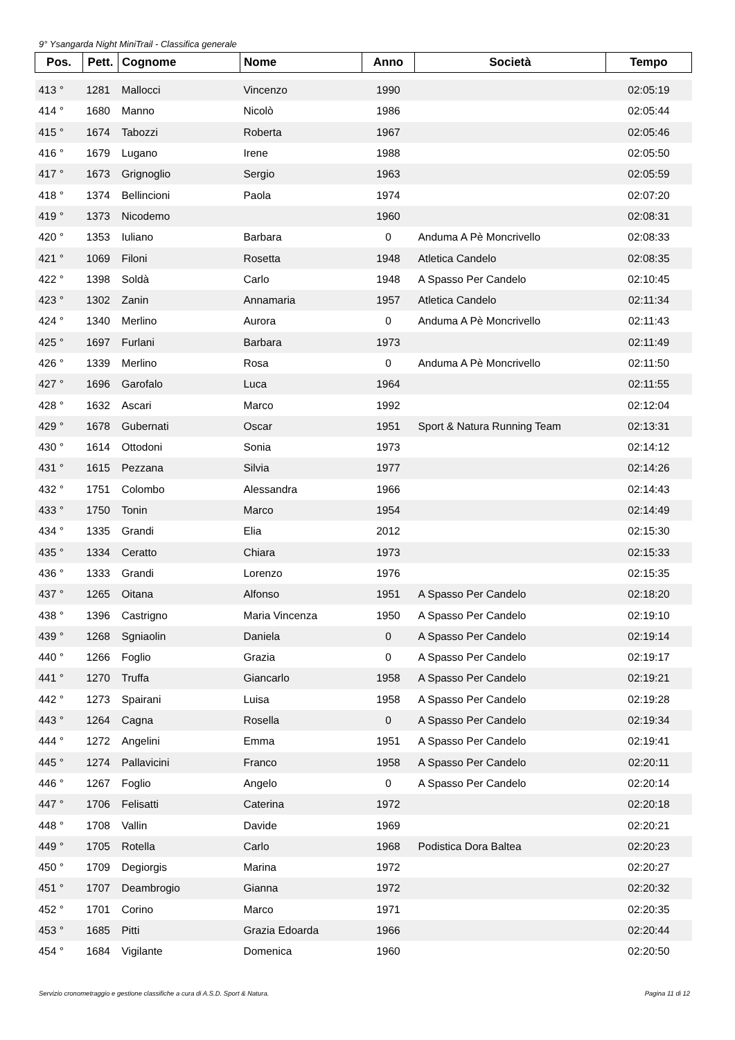9° Ysangarda Night MiniTrail - Classifica generale
| Pos. | Pett. | Cognome | Nome | Anno | Società | Tempo |
| --- | --- | --- | --- | --- | --- | --- |
| 413 ° | 1281 | Mallocci | Vincenzo | 1990 | | 02:05:19 |
| 414 ° | 1680 | Manno | Nicolò | 1986 | | 02:05:44 |
| 415 ° | 1674 | Tabozzi | Roberta | 1967 | | 02:05:46 |
| 416 ° | 1679 | Lugano | Irene | 1988 | | 02:05:50 |
| 417 ° | 1673 | Grignoglio | Sergio | 1963 | | 02:05:59 |
| 418 ° | 1374 | Bellincioni | Paola | 1974 | | 02:07:20 |
| 419 ° | 1373 | Nicodemo | | 1960 | | 02:08:31 |
| 420 ° | 1353 | Iuliano | Barbara | 0 | Anduma A Pè Moncrivello | 02:08:33 |
| 421 ° | 1069 | Filoni | Rosetta | 1948 | Atletica Candelo | 02:08:35 |
| 422 ° | 1398 | Soldà | Carlo | 1948 | A Spasso Per Candelo | 02:10:45 |
| 423 ° | 1302 | Zanin | Annamaria | 1957 | Atletica Candelo | 02:11:34 |
| 424 ° | 1340 | Merlino | Aurora | 0 | Anduma A Pè Moncrivello | 02:11:43 |
| 425 ° | 1697 | Furlani | Barbara | 1973 | | 02:11:49 |
| 426 ° | 1339 | Merlino | Rosa | 0 | Anduma A Pè Moncrivello | 02:11:50 |
| 427 ° | 1696 | Garofalo | Luca | 1964 | | 02:11:55 |
| 428 ° | 1632 | Ascari | Marco | 1992 | | 02:12:04 |
| 429 ° | 1678 | Gubernati | Oscar | 1951 | Sport & Natura Running Team | 02:13:31 |
| 430 ° | 1614 | Ottodoni | Sonia | 1973 | | 02:14:12 |
| 431 ° | 1615 | Pezzana | Silvia | 1977 | | 02:14:26 |
| 432 ° | 1751 | Colombo | Alessandra | 1966 | | 02:14:43 |
| 433 ° | 1750 | Tonin | Marco | 1954 | | 02:14:49 |
| 434 ° | 1335 | Grandi | Elia | 2012 | | 02:15:30 |
| 435 ° | 1334 | Ceratto | Chiara | 1973 | | 02:15:33 |
| 436 ° | 1333 | Grandi | Lorenzo | 1976 | | 02:15:35 |
| 437 ° | 1265 | Oitana | Alfonso | 1951 | A Spasso Per Candelo | 02:18:20 |
| 438 ° | 1396 | Castrigno | Maria Vincenza | 1950 | A Spasso Per Candelo | 02:19:10 |
| 439 ° | 1268 | Sgniaolin | Daniela | 0 | A Spasso Per Candelo | 02:19:14 |
| 440 ° | 1266 | Foglio | Grazia | 0 | A Spasso Per Candelo | 02:19:17 |
| 441 ° | 1270 | Truffa | Giancarlo | 1958 | A Spasso Per Candelo | 02:19:21 |
| 442 ° | 1273 | Spairani | Luisa | 1958 | A Spasso Per Candelo | 02:19:28 |
| 443 ° | 1264 | Cagna | Rosella | 0 | A Spasso Per Candelo | 02:19:34 |
| 444 ° | 1272 | Angelini | Emma | 1951 | A Spasso Per Candelo | 02:19:41 |
| 445 ° | 1274 | Pallavicini | Franco | 1958 | A Spasso Per Candelo | 02:20:11 |
| 446 ° | 1267 | Foglio | Angelo | 0 | A Spasso Per Candelo | 02:20:14 |
| 447 ° | 1706 | Felisatti | Caterina | 1972 | | 02:20:18 |
| 448 ° | 1708 | Vallin | Davide | 1969 | | 02:20:21 |
| 449 ° | 1705 | Rotella | Carlo | 1968 | Podistica Dora Baltea | 02:20:23 |
| 450 ° | 1709 | Degiorgis | Marina | 1972 | | 02:20:27 |
| 451 ° | 1707 | Deambrogio | Gianna | 1972 | | 02:20:32 |
| 452 ° | 1701 | Corino | Marco | 1971 | | 02:20:35 |
| 453 ° | 1685 | Pitti | Grazia Edoarda | 1966 | | 02:20:44 |
| 454 ° | 1684 | Vigilante | Domenica | 1960 | | 02:20:50 |
Servizio cronometraggio e gestione classifiche a cura di A.S.D. Sport & Natura. Pagina 11 di 12